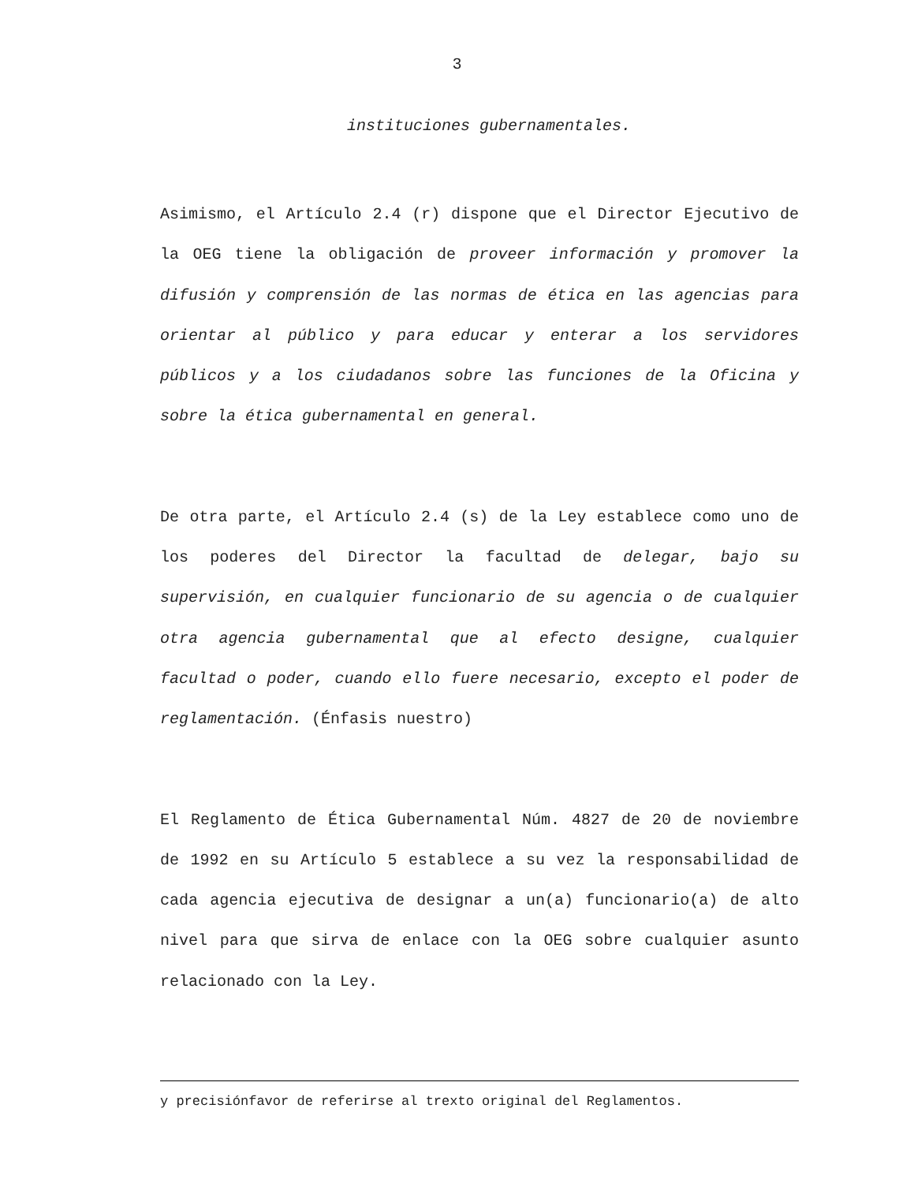3
instituciones gubernamentales.
Asimismo, el Artículo 2.4 (r) dispone que el Director Ejecutivo de la OEG tiene la obligación de proveer información y promover la difusión y comprensión de las normas de ética en las agencias para orientar al público y para educar y enterar a los servidores públicos y a los ciudadanos sobre las funciones de la Oficina y sobre la ética gubernamental en general.
De otra parte, el Artículo 2.4 (s) de la Ley establece como uno de los poderes del Director la facultad de delegar, bajo su supervisión, en cualquier funcionario de su agencia o de cualquier otra agencia gubernamental que al efecto designe, cualquier facultad o poder, cuando ello fuere necesario, excepto el poder de reglamentación. (Énfasis nuestro)
El Reglamento de Ética Gubernamental Núm. 4827 de 20 de noviembre de 1992 en su Artículo 5 establece a su vez la responsabilidad de cada agencia ejecutiva de designar a un(a) funcionario(a) de alto nivel para que sirva de enlace con la OEG sobre cualquier asunto relacionado con la Ley.
y precisiónfavor de referirse al trexto original del Reglamentos.